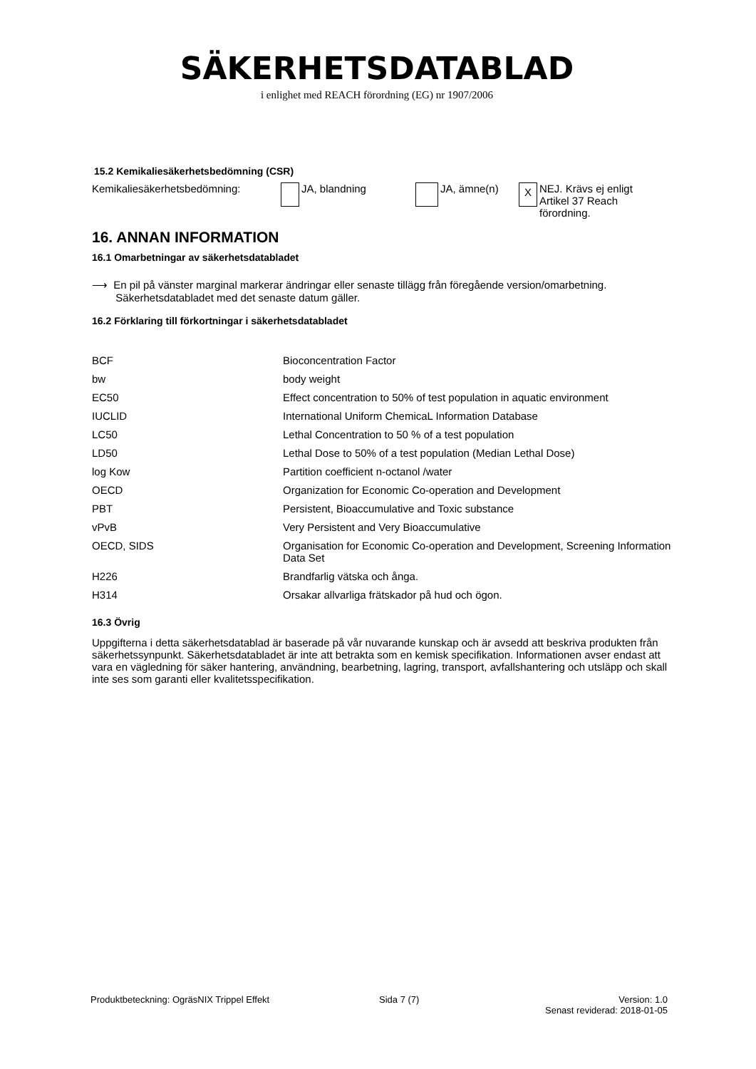SÄKERHETSDATABLAD
i enlighet med REACH förordning (EG) nr 1907/2006
15.2 Kemikaliesäkerhetsbedömning (CSR)
Kemikaliesäkerhetsbedömning: JA, blandning JA, ämne(n)
X
NEJ. Krävs ej enligt Artikel 37 Reach förordning.
16. ANNAN INFORMATION
16.1 Omarbetningar av säkerhetsdatabladet
⟶ En pil på vänster marginal markerar ändringar eller senaste tillägg från föregående version/omarbetning.
Säkerhetsdatabladet med det senaste datum gäller.
16.2 Förklaring till förkortningar i säkerhetsdatabladet
| BCF | Bioconcentration Factor |
| bw | body weight |
| EC50 | Effect concentration to 50% of test population in aquatic environment |
| IUCLID | International Uniform ChemicaL Information Database |
| LC50 | Lethal Concentration to 50 % of a test population |
| LD50 | Lethal Dose to 50% of a test population (Median Lethal Dose) |
| log Kow | Partition coefficient n-octanol /water |
| OECD | Organization for Economic Co-operation and Development |
| PBT | Persistent, Bioaccumulative and Toxic substance |
| vPvB | Very Persistent and Very Bioaccumulative |
| OECD, SIDS | Organisation for Economic Co-operation and Development, Screening Information Data Set |
| H226 | Brandfarlig vätska och ånga. |
| H314 | Orsakar allvarliga frätskador på hud och ögon. |
16.3 Övrig
Uppgifterna i detta säkerhetsdatablad är baserade på vår nuvarande kunskap och är avsedd att beskriva produkten från säkerhetssynpunkt. Säkerhetsdatabladet är inte att betrakta som en kemisk specifikation. Informationen avser endast att vara en vägledning för säker hantering, användning, bearbetning, lagring, transport, avfallshantering och utsläpp och skall inte ses som garanti eller kvalitetsspecifikation.
Produktbeteckning: OgräsNIX Trippel Effekt Sida 7 (7) Version: 1.0
Senast reviderad: 2018-01-05